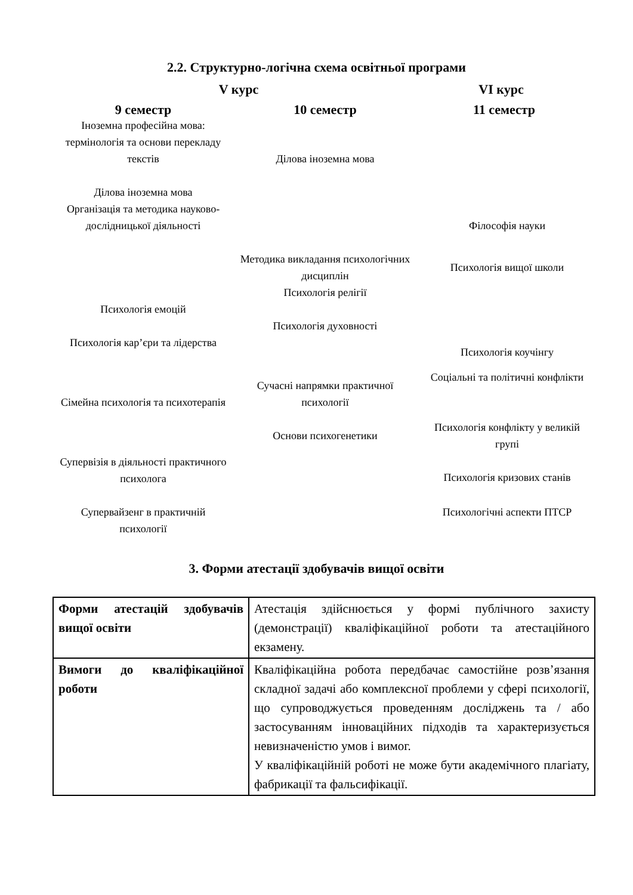2.2. Структурно-логічна схема освітньої програми
V курс VI курс
9 семестр 10 семестр 11 семестр
Іноземна професійна мова: термінологія та основи перекладу текстів
Ділова іноземна мова
Організація та методика науково-дослідницької діяльності
Психологія емоцій
Психологія кар’єри та лідерства
Сімейна психологія та психотерапія
Супервізія в діяльності практичного психолога
Супервайзенг в практичній психології
Ділова іноземна мова
Методика викладання психологічних дисциплін
Психологія релігії
Психологія духовності
Сучасні напрямки практичної психології
Основи психогенетики
Філософія науки
Психологія вищої школи
Психологія коучінгу
Соціальні та політичні конфлікти
Психологія конфлікту у великій групі
Психологія кризових станів
Психологічні аспекти ПТСР
3. Форми атестації здобувачів вищої освіти
| Форми атестацій здобувачів вищої освіти | Атестація здійснюється у формі публічного захисту (демонстрації) кваліфікаційної роботи та атестаційного екзамену. |
| Вимоги до кваліфікаційної роботи | Кваліфікаційна робота передбачає самостійне розв’язання складної задачі або комплексної проблеми у сфері психології, що супроводжується проведенням досліджень та / або застосуванням інноваційних підходів та характеризується невизначеністю умов і вимог. У кваліфікаційній роботі не може бути академічного плагіату, фабрикації та фальсифікації. |